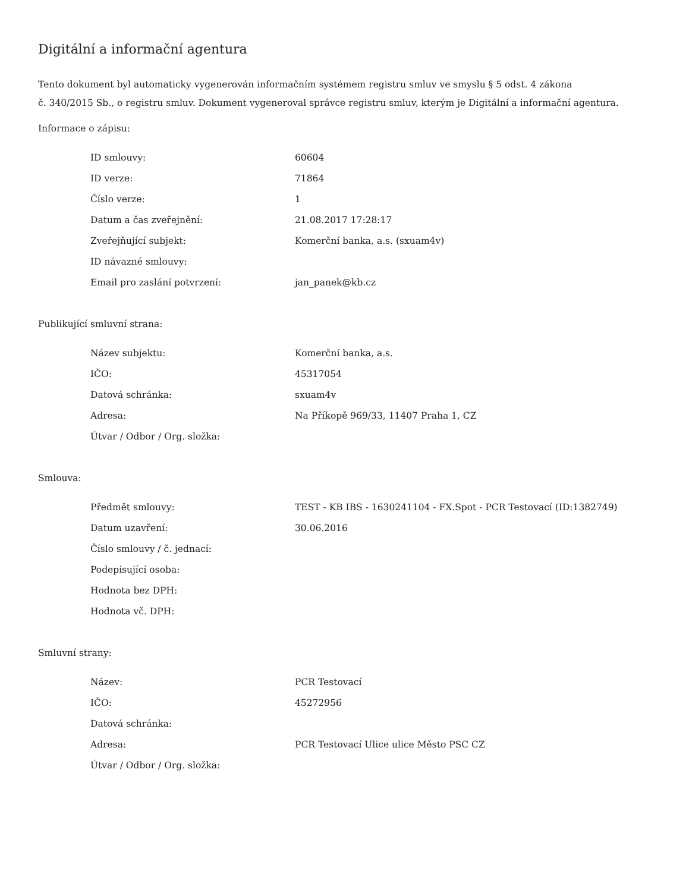Digitální a informační agentura
Tento dokument byl automaticky vygenerován informačním systémem registru smluv ve smyslu § 5 odst. 4 zákona
č. 340/2015 Sb., o registru smluv. Dokument vygeneroval správce registru smluv, kterým je Digitální a informační agentura.
Informace o zápisu:
| ID smlouvy: | 60604 |
| ID verze: | 71864 |
| Číslo verze: | 1 |
| Datum a čas zveřejnění: | 21.08.2017 17:28:17 |
| Zveřejňující subjekt: | Komerční banka, a.s. (sxuam4v) |
| ID návazné smlouvy: | |
| Email pro zaslání potvrzení: | jan_panek@kb.cz |
Publikující smluvní strana:
| Název subjektu: | Komerční banka, a.s. |
| IČO: | 45317054 |
| Datová schránka: | sxuam4v |
| Adresa: | Na Příkopě 969/33, 11407 Praha 1, CZ |
| Útvar / Odbor / Org. složka: | |
Smlouva:
| Předmět smlouvy: | TEST - KB IBS - 1630241104 - FX.Spot - PCR Testovací (ID:1382749) |
| Datum uzavření: | 30.06.2016 |
| Číslo smlouvy / č. jednací: | |
| Podepisující osoba: | |
| Hodnota bez DPH: | |
| Hodnota vč. DPH: | |
Smluvní strany:
| Název: | PCR Testovací |
| IČO: | 45272956 |
| Datová schránka: | |
| Adresa: | PCR Testovací Ulice ulice Město PSC CZ |
| Útvar / Odbor / Org. složka: | |